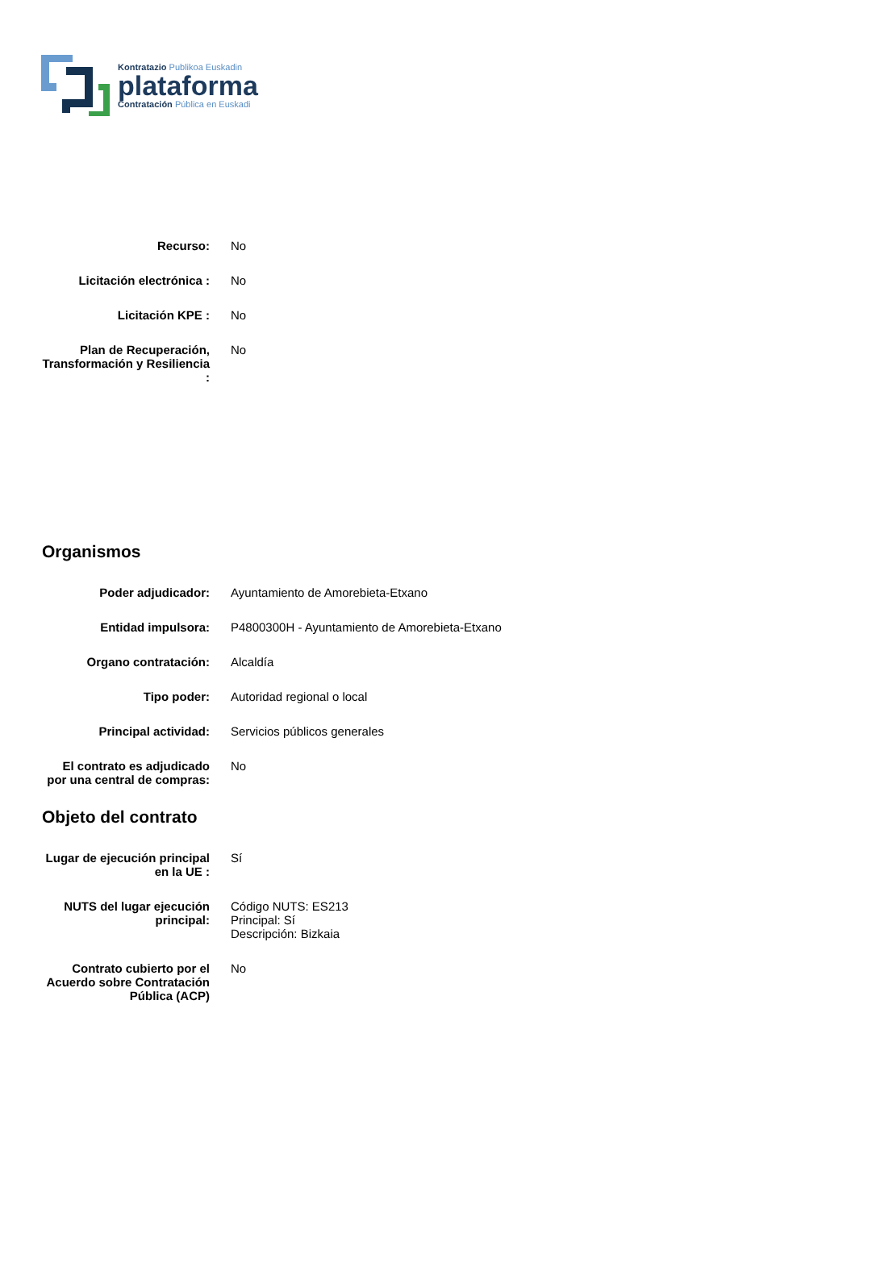Kontratazio Publikoa Euskadin
plataforma
Contratación Pública en Euskadi
Recurso: No
Licitación electrónica :
No
Licitación KPE : No
Plan de Recuperación, Transformación y Resiliencia :
No
Organismos
Poder adjudicador: Ayuntamiento de Amorebieta-Etxano
Entidad impulsora: P4800300H - Ayuntamiento de Amorebieta-Etxano
Organo contratación: Alcaldía
Tipo poder: Autoridad regional o local
Principal actividad: Servicios públicos generales
El contrato es adjudicado por una central de compras:
No
Objeto del contrato
Lugar de ejecución principal en la UE :
Sí
NUTS del lugar ejecución principal:
Código NUTS: ES213
Principal: Sí
Descripción: Bizkaia
Contrato cubierto por el Acuerdo sobre Contratación Pública (ACP)
No